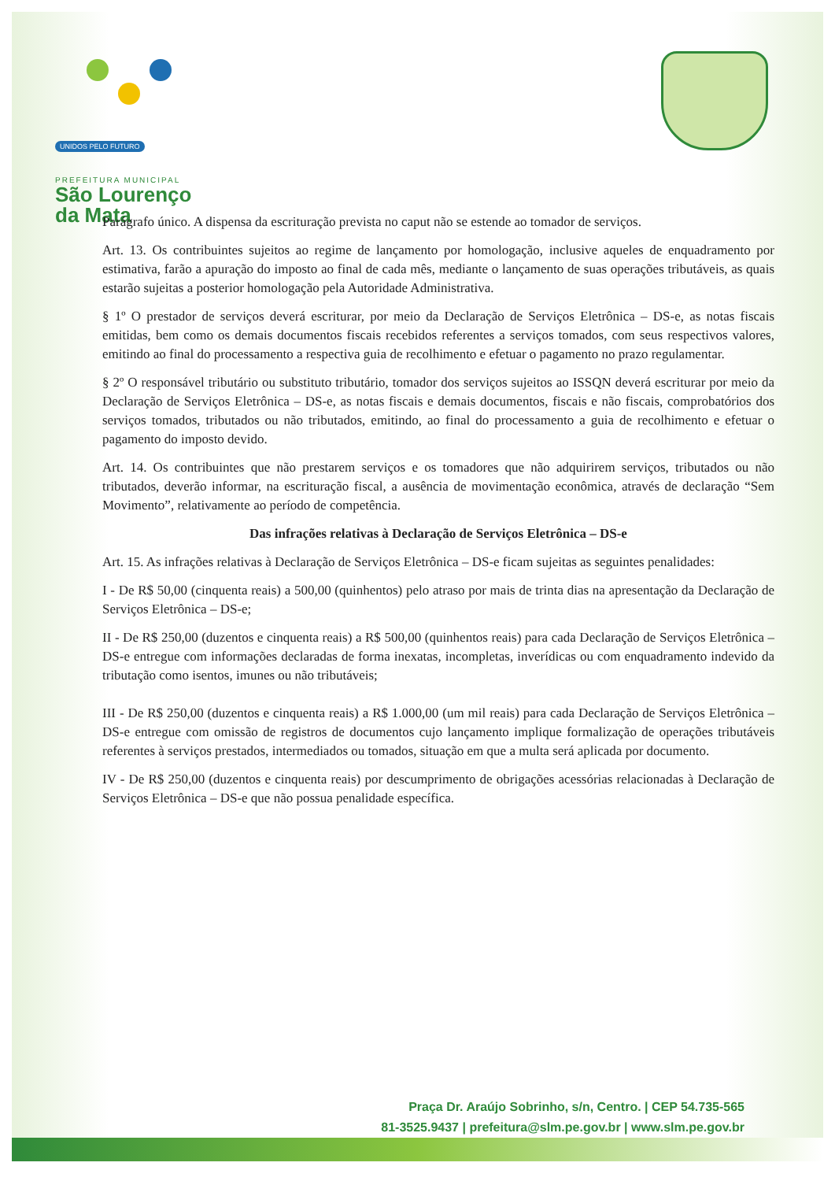UNIDOS PELO FUTURO
PREFEITURA MUNICIPAL
São Lourenço
da Mata
Parágrafo único. A dispensa da escrituração prevista no caput não se estende ao tomador de serviços.
Art. 13. Os contribuintes sujeitos ao regime de lançamento por homologação, inclusive aqueles de enquadramento por estimativa, farão a apuração do imposto ao final de cada mês, mediante o lançamento de suas operações tributáveis, as quais estarão sujeitas a posterior homologação pela Autoridade Administrativa.
§ 1º O prestador de serviços deverá escriturar, por meio da Declaração de Serviços Eletrônica – DS-e, as notas fiscais emitidas, bem como os demais documentos fiscais recebidos referentes a serviços tomados, com seus respectivos valores, emitindo ao final do processamento a respectiva guia de recolhimento e efetuar o pagamento no prazo regulamentar.
§ 2º O responsável tributário ou substituto tributário, tomador dos serviços sujeitos ao ISSQN deverá escriturar por meio da Declaração de Serviços Eletrônica – DS-e, as notas fiscais e demais documentos, fiscais e não fiscais, comprobatórios dos serviços tomados, tributados ou não tributados, emitindo, ao final do processamento a guia de recolhimento e efetuar o pagamento do imposto devido.
Art. 14. Os contribuintes que não prestarem serviços e os tomadores que não adquirirem serviços, tributados ou não tributados, deverão informar, na escrituração fiscal, a ausência de movimentação econômica, através de declaração “Sem Movimento”, relativamente ao período de competência.
Das infrações relativas à Declaração de Serviços Eletrônica – DS-e
Art. 15. As infrações relativas à Declaração de Serviços Eletrônica – DS-e ficam sujeitas as seguintes penalidades:
I - De R$ 50,00 (cinquenta reais) a 500,00 (quinhentos) pelo atraso por mais de trinta dias na apresentação da Declaração de Serviços Eletrônica – DS-e;
II - De R$ 250,00 (duzentos e cinquenta reais) a R$ 500,00 (quinhentos reais) para cada Declaração de Serviços Eletrônica – DS-e entregue com informações declaradas de forma inexatas, incompletas, inverídicas ou com enquadramento indevido da tributação como isentos, imunes ou não tributáveis;
III - De R$ 250,00 (duzentos e cinquenta reais) a R$ 1.000,00 (um mil reais) para cada Declaração de Serviços Eletrônica – DS-e entregue com omissão de registros de documentos cujo lançamento implique formalização de operações tributáveis referentes à serviços prestados, intermediados ou tomados, situação em que a multa será aplicada por documento.
IV - De R$ 250,00 (duzentos e cinquenta reais) por descumprimento de obrigações acessórias relacionadas à Declaração de Serviços Eletrônica – DS-e que não possua penalidade específica.
Praça Dr. Araújo Sobrinho, s/n, Centro. | CEP 54.735-565
81-3525.9437 | prefeitura@slm.pe.gov.br | www.slm.pe.gov.br